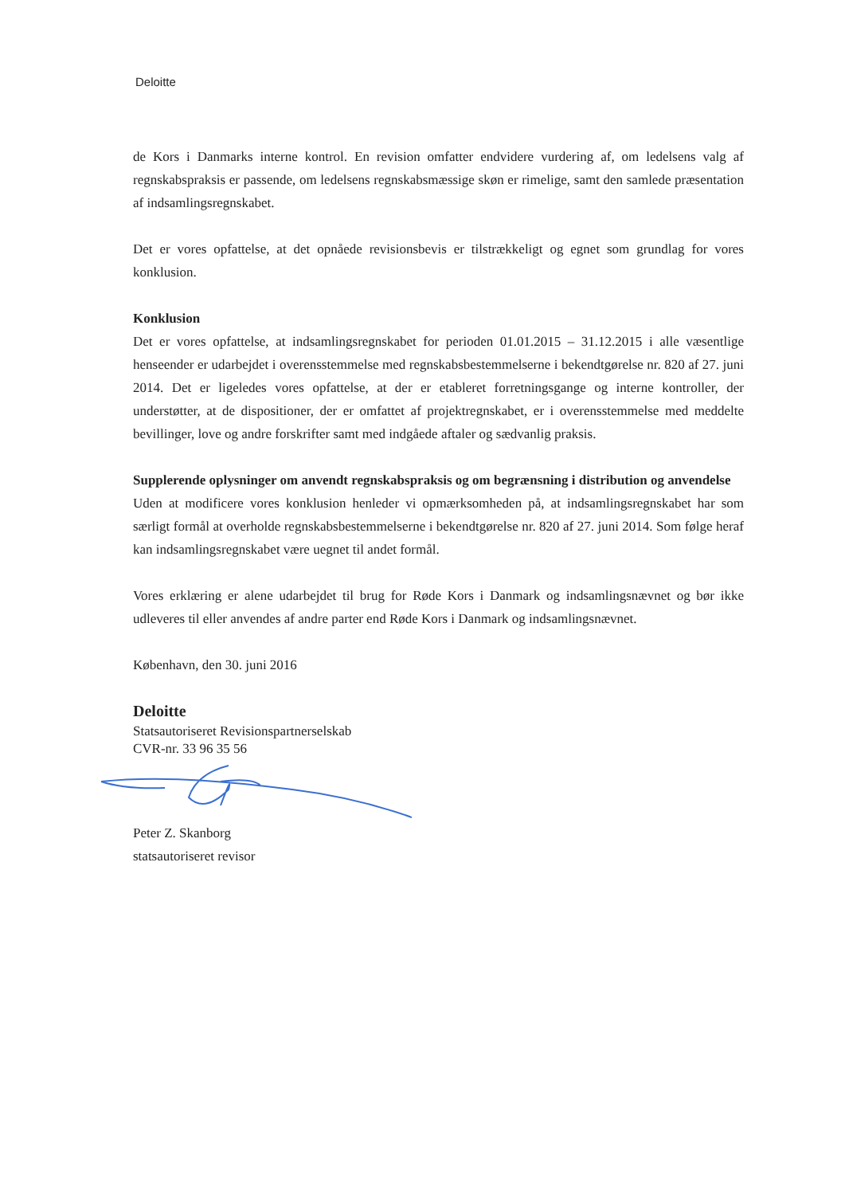Deloitte
de Kors i Danmarks interne kontrol. En revision omfatter endvidere vurdering af, om ledelsens valg af regnskabspraksis er passende, om ledelsens regnskabsmæssige skøn er rimelige, samt den samlede præsentation af indsamlingsregnskabet.
Det er vores opfattelse, at det opnåede revisionsbevis er tilstrækkeligt og egnet som grundlag for vores konklusion.
Konklusion
Det er vores opfattelse, at indsamlingsregnskabet for perioden 01.01.2015 – 31.12.2015 i alle væsentlige henseender er udarbejdet i overensstemmelse med regnskabsbestemmelserne i bekendtgørelse nr. 820 af 27. juni 2014. Det er ligeledes vores opfattelse, at der er etableret forretningsgange og interne kontroller, der understøtter, at de dispositioner, der er omfattet af projektregnskabet, er i overensstemmelse med meddelte bevillinger, love og andre forskrifter samt med indgåede aftaler og sædvanlig praksis.
Supplerende oplysninger om anvendt regnskabspraksis og om begrænsning i distribution og anvendelse
Uden at modificere vores konklusion henleder vi opmærksomheden på, at indsamlingsregnskabet har som særligt formål at overholde regnskabsbestemmelserne i bekendtgørelse nr. 820 af 27. juni 2014. Som følge heraf kan indsamlingsregnskabet være uegnet til andet formål.
Vores erklæring er alene udarbejdet til brug for Røde Kors i Danmark og indsamlingsnævnet og bør ikke udleveres til eller anvendes af andre parter end Røde Kors i Danmark og indsamlingsnævnet.
København, den 30. juni 2016
Deloitte
Statsautoriseret Revisionspartnerselskab
CVR-nr. 33 96 35 56
Peter Z. Skanborg
statsautoriseret revisor